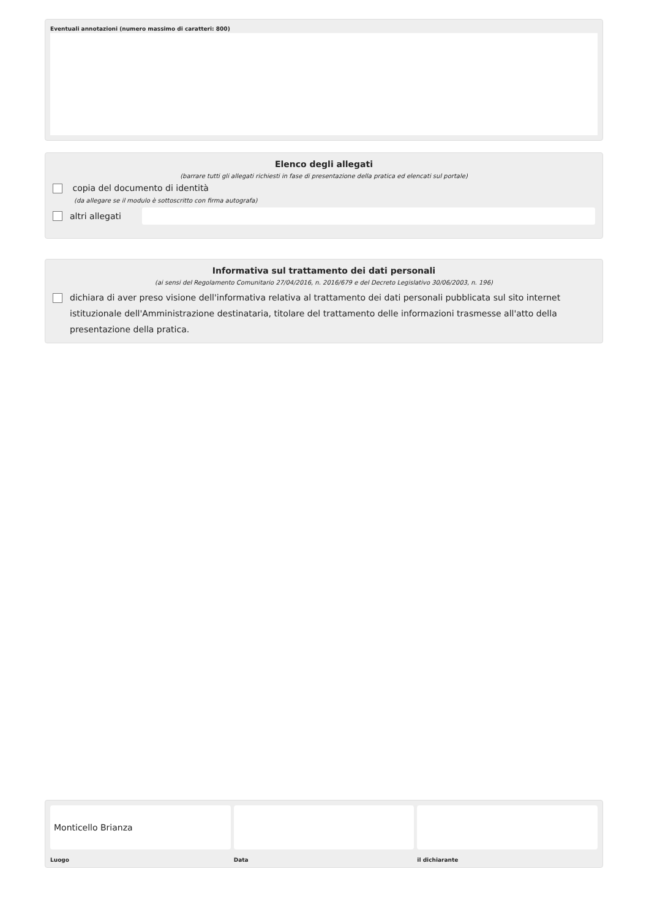Eventuali annotazioni (numero massimo di caratteri: 800)
Elenco degli allegati
(barrare tutti gli allegati richiesti in fase di presentazione della pratica ed elencati sul portale)
copia del documento di identità
(da allegare se il modulo è sottoscritto con firma autografa)
altri allegati
Informativa sul trattamento dei dati personali
(ai sensi del Regolamento Comunitario 27/04/2016, n. 2016/679 e del Decreto Legislativo 30/06/2003, n. 196)
dichiara di aver preso visione dell'informativa relativa al trattamento dei dati personali pubblicata sul sito internet istituzionale dell'Amministrazione destinataria, titolare del trattamento delle informazioni trasmesse all'atto della presentazione della pratica.
Monticello Brianza
Luogo
Data il dichiarante